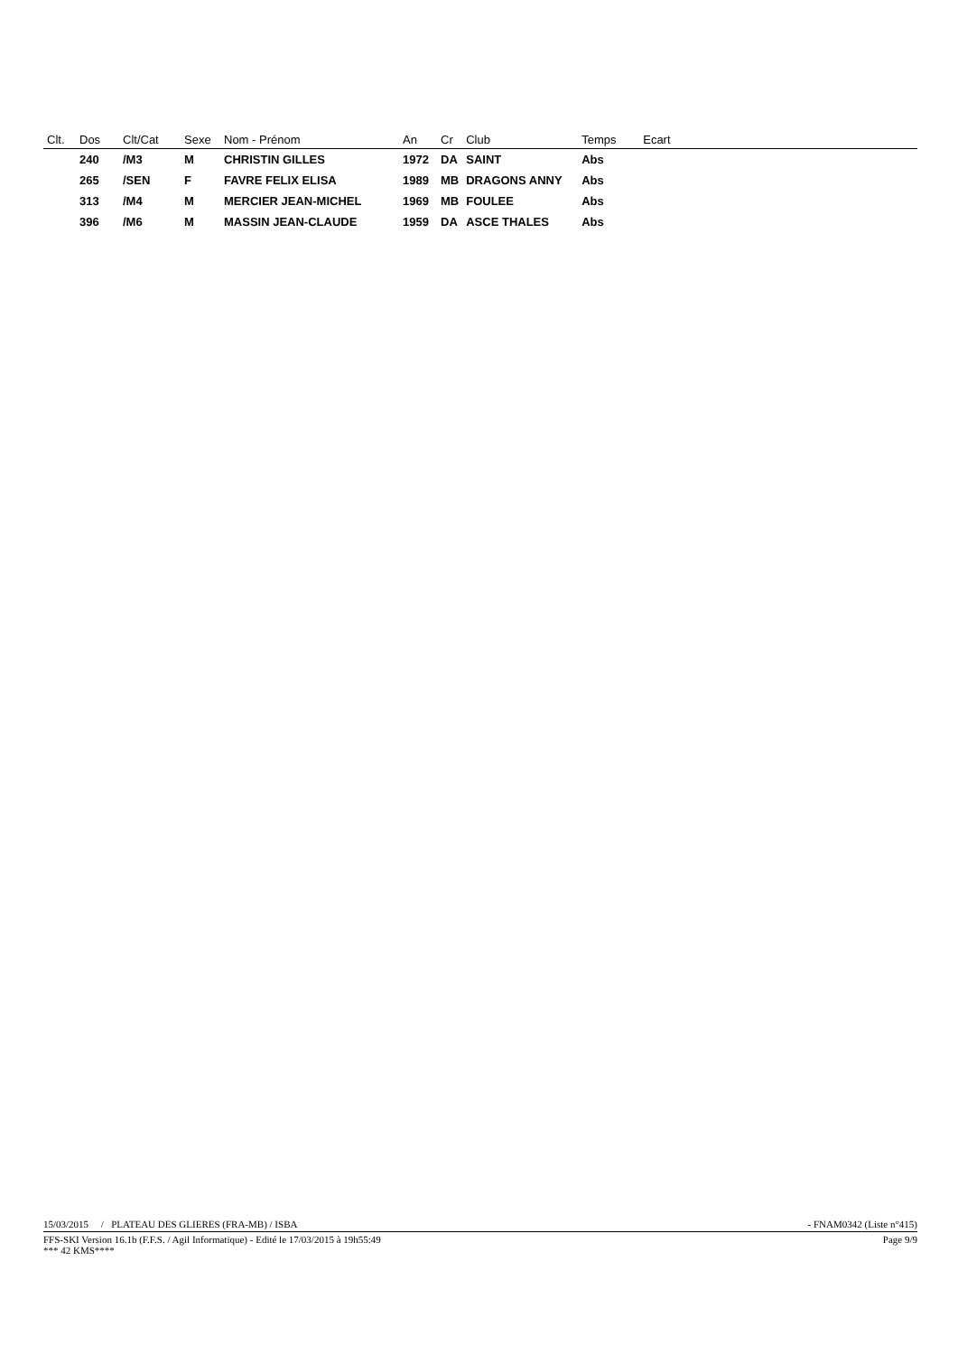| Clt. | Dos | Clt/Cat | Sexe | Nom - Prénom | An | Cr | Club | Temps | Ecart |
| --- | --- | --- | --- | --- | --- | --- | --- | --- | --- |
| | 240 | /M3 | M | CHRISTIN GILLES | 1972 | DA | SAINT | Abs | |
| | 265 | /SEN | F | FAVRE FELIX ELISA | 1989 | MB | DRAGONS ANNY | Abs | |
| | 313 | /M4 | M | MERCIER JEAN-MICHEL | 1969 | MB | FOULEE | Abs | |
| | 396 | /M6 | M | MASSIN JEAN-CLAUDE | 1959 | DA | ASCE THALES | Abs | |
15/03/2015 / PLATEAU DES GLIERES (FRA-MB) / ISBA - FNAM0342 (Liste n°415)
FFS-SKI Version 16.1b (F.F.S. / Agil Informatique) - Edité le 17/03/2015 à 19h55:49 Page 9/9
*** 42 KMS****